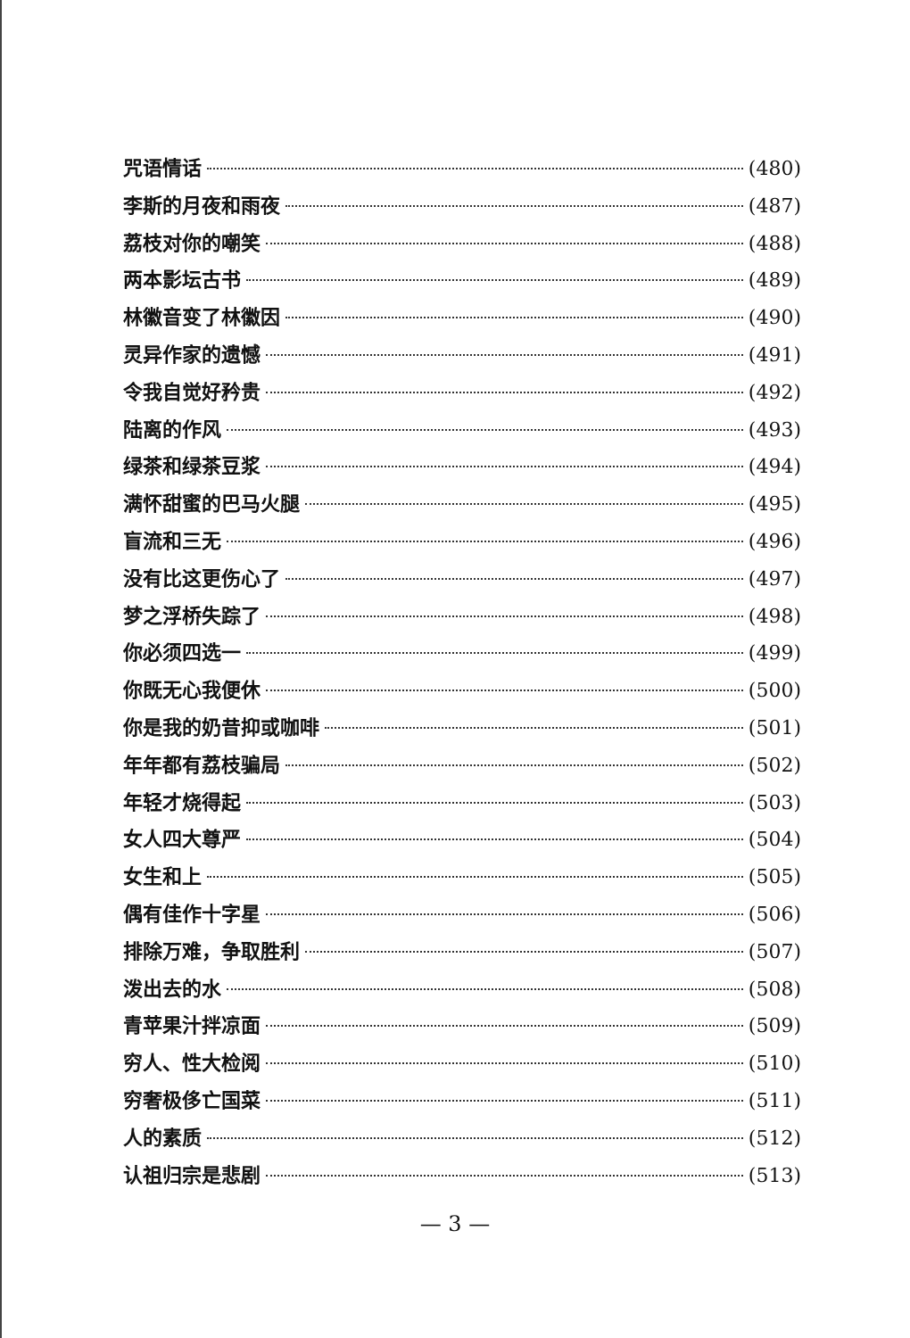咒语情话 (480)
李斯的月夜和雨夜 (487)
荔枝对你的嘲笑 (488)
两本影坛古书 (489)
林徽音变了林徽因 (490)
灵异作家的遗憾 (491)
令我自觉好矜贵 (492)
陆离的作风 (493)
绿茶和绿茶豆浆 (494)
满怀甜蜜的巴马火腿 (495)
盲流和三无 (496)
没有比这更伤心了 (497)
梦之浮桥失踪了 (498)
你必须四选一 (499)
你既无心我便休 (500)
你是我的奶昔抑或咖啡 (501)
年年都有荔枝骗局 (502)
年轻才烧得起 (503)
女人四大尊严 (504)
女生和上 (505)
偶有佳作十字星 (506)
排除万难，争取胜利 (507)
泼出去的水 (508)
青苹果汁拌凉面 (509)
穷人、性大检阅 (510)
穷奢极侈亡国菜 (511)
人的素质 (512)
认祖归宗是悲剧 (513)
— 3 —